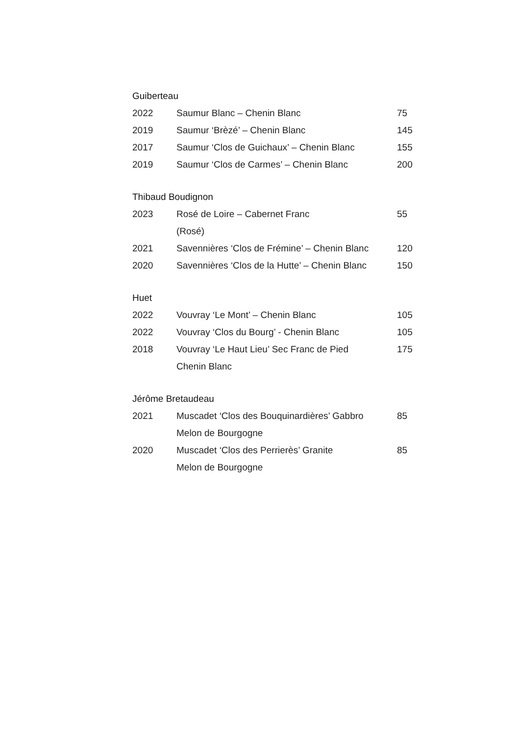Guiberteau
| 2022 | Saumur Blanc – Chenin Blanc | 75 |
| 2019 | Saumur ‘Brèzé’ – Chenin Blanc | 145 |
| 2017 | Saumur ‘Clos de Guichaux’ – Chenin Blanc | 155 |
| 2019 | Saumur ‘Clos de Carmes’ – Chenin Blanc | 200 |
Thibaud Boudignon
| 2023 | Rosé de Loire – Cabernet Franc (Rosé) | 55 |
| 2021 | Savennières ‘Clos de Frémine’ – Chenin Blanc | 120 |
| 2020 | Savennières ‘Clos de la Hutte’ – Chenin Blanc | 150 |
Huet
| 2022 | Vouvray ‘Le Mont’ – Chenin Blanc | 105 |
| 2022 | Vouvray ‘Clos du Bourg’ - Chenin Blanc | 105 |
| 2018 | Vouvray ‘Le Haut Lieu’ Sec Franc de Pied Chenin Blanc | 175 |
Jérôme Bretaudeau
| 2021 | Muscadet ‘Clos des Bouquinardières’ Gabbro Melon de Bourgogne | 85 |
| 2020 | Muscadet ‘Clos des Perrierès’ Granite Melon de Bourgogne | 85 |